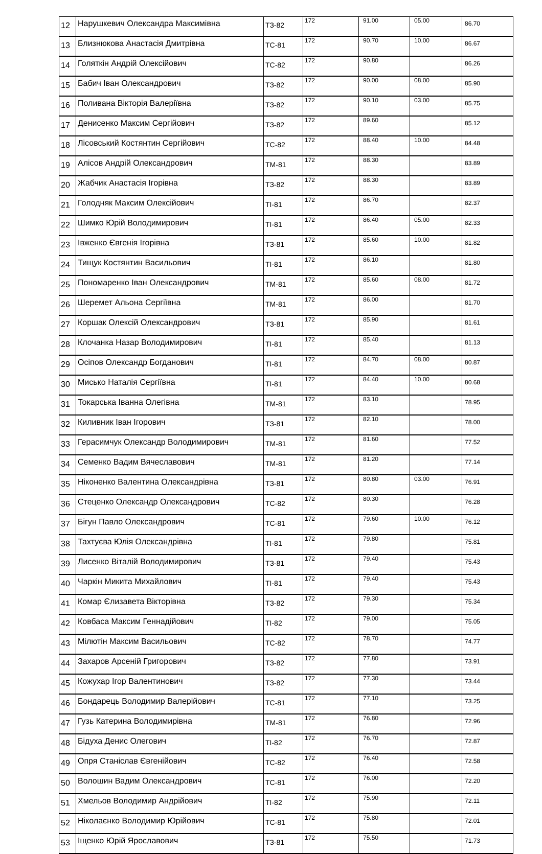| 12 | Нарушкевич Олександра Максимівна | ТЗ-82 | 172 | 91.00 | 05.00 | 86.70 |
| 13 | Близнюкова Анастасія Дмитрівна | ТС-81 | 172 | 90.70 | 10.00 | 86.67 |
| 14 | Голяткін Андрій Олексійович | ТС-82 | 172 | 90.80 | | 86.26 |
| 15 | Бабич Іван Олександрович | ТЗ-82 | 172 | 90.00 | 08.00 | 85.90 |
| 16 | Поливана Вікторія Валеріївна | ТЗ-82 | 172 | 90.10 | 03.00 | 85.75 |
| 17 | Денисенко Максим Сергійович | ТЗ-82 | 172 | 89.60 | | 85.12 |
| 18 | Лісовський Костянтин Сергійович | ТС-82 | 172 | 88.40 | 10.00 | 84.48 |
| 19 | Алісов Андрій Олександрович | ТМ-81 | 172 | 88.30 | | 83.89 |
| 20 | Жабчик Анастасія Ігорівна | ТЗ-82 | 172 | 88.30 | | 83.89 |
| 21 | Голодняк Максим Олексійович | ТІ-81 | 172 | 86.70 | | 82.37 |
| 22 | Шимко Юрій Володимирович | ТІ-81 | 172 | 86.40 | 05.00 | 82.33 |
| 23 | Івженко Євгенія Ігорівна | ТЗ-81 | 172 | 85.60 | 10.00 | 81.82 |
| 24 | Тищук Костянтин Васильович | ТІ-81 | 172 | 86.10 | | 81.80 |
| 25 | Пономаренко Іван Олександрович | ТМ-81 | 172 | 85.60 | 08.00 | 81.72 |
| 26 | Шеремет Альона Сергіївна | ТМ-81 | 172 | 86.00 | | 81.70 |
| 27 | Коршак Олексій Олександрович | ТЗ-81 | 172 | 85.90 | | 81.61 |
| 28 | Клочанка Назар Володимирович | ТІ-81 | 172 | 85.40 | | 81.13 |
| 29 | Осіпов Олександр Богданович | ТІ-81 | 172 | 84.70 | 08.00 | 80.87 |
| 30 | Мисько Наталія Сергіївна | ТІ-81 | 172 | 84.40 | 10.00 | 80.68 |
| 31 | Токарська Іванна Олегівна | ТМ-81 | 172 | 83.10 | | 78.95 |
| 32 | Киливник Іван Ігорович | ТЗ-81 | 172 | 82.10 | | 78.00 |
| 33 | Герасимчук Олександр Володимирович | ТМ-81 | 172 | 81.60 | | 77.52 |
| 34 | Семенко Вадим Вячеславович | ТМ-81 | 172 | 81.20 | | 77.14 |
| 35 | Ніконенко Валентина Олександрівна | ТЗ-81 | 172 | 80.80 | 03.00 | 76.91 |
| 36 | Стеценко Олександр Олександрович | ТС-82 | 172 | 80.30 | | 76.28 |
| 37 | Бігун Павло Олександрович | ТС-81 | 172 | 79.60 | 10.00 | 76.12 |
| 38 | Тахтуєва Юлія Олександрівна | ТІ-81 | 172 | 79.80 | | 75.81 |
| 39 | Лисенко Віталій Володимирович | ТЗ-81 | 172 | 79.40 | | 75.43 |
| 40 | Чаркін Микита Михайлович | ТІ-81 | 172 | 79.40 | | 75.43 |
| 41 | Комар Єлизавета Вікторівна | ТЗ-82 | 172 | 79.30 | | 75.34 |
| 42 | Ковбаса Максим Геннадійович | ТІ-82 | 172 | 79.00 | | 75.05 |
| 43 | Мілютін Максим Васильович | ТС-82 | 172 | 78.70 | | 74.77 |
| 44 | Захаров Арсеній Григорович | ТЗ-82 | 172 | 77.80 | | 73.91 |
| 45 | Кожухар Ігор Валентинович | ТЗ-82 | 172 | 77.30 | | 73.44 |
| 46 | Бондарець Володимир Валерійович | ТС-81 | 172 | 77.10 | | 73.25 |
| 47 | Гузь Катерина Володимирівна | ТМ-81 | 172 | 76.80 | | 72.96 |
| 48 | Бідуха Денис Олегович | ТІ-82 | 172 | 76.70 | | 72.87 |
| 49 | Опря Станіслав Євгенійович | ТС-82 | 172 | 76.40 | | 72.58 |
| 50 | Волошин Вадим Олександрович | ТС-81 | 172 | 76.00 | | 72.20 |
| 51 | Хмельов Володимир Андрійович | ТІ-82 | 172 | 75.90 | | 72.11 |
| 52 | Ніколаєнко Володимир Юрійович | ТС-81 | 172 | 75.80 | | 72.01 |
| 53 | Іщенко Юрій Ярославович | ТЗ-81 | 172 | 75.50 | | 71.73 |